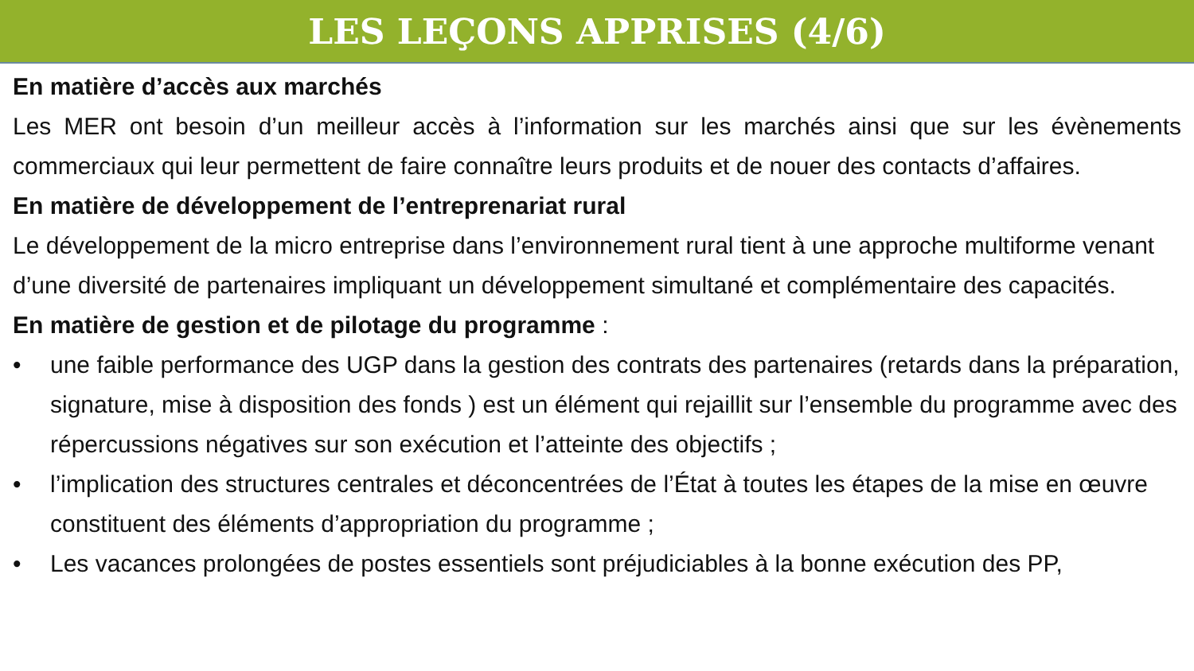LES LEÇONS APPRISES (4/6)
En matière d’accès aux marchés
Les MER ont besoin d’un meilleur accès à l’information sur les marchés ainsi que sur les évènements commerciaux qui leur permettent de faire connaître leurs produits et de nouer des contacts d’affaires.
En matière de développement de l’entreprenariat rural
Le développement de la micro entreprise dans l’environnement rural tient à une approche multiforme venant d’une diversité de partenaires impliquant un développement simultané et complémentaire des capacités.
En matière de gestion et de pilotage du programme :
• une faible performance des UGP dans la gestion des contrats des partenaires (retards dans la préparation, signature, mise à disposition des fonds ) est un élément qui rejaillit sur l’ensemble du programme avec des répercussions négatives sur son exécution et l’atteinte des objectifs ;
• l’implication des structures centrales et déconcentrées de l’État à toutes les étapes de la mise en œuvre constituent des éléments d’appropriation du programme ;
• Les vacances prolongées de postes essentiels sont préjudiciables à la bonne exécution des PP,